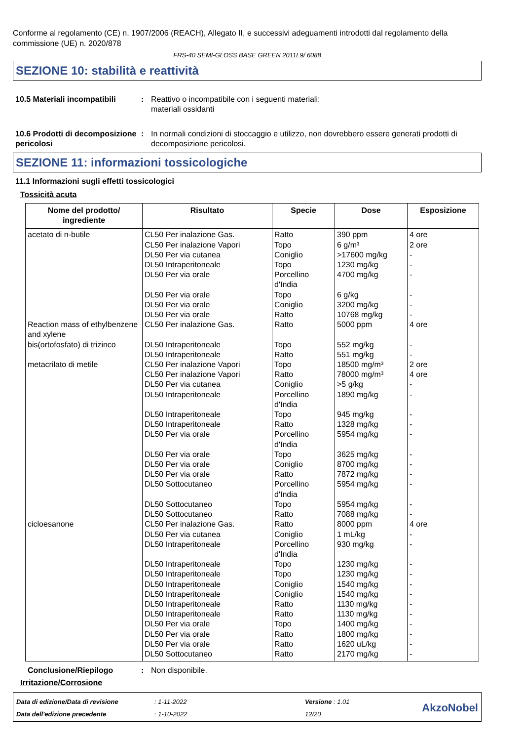Conforme al regolamento (CE) n. 1907/2006 (REACH), Allegato II, e successivi adeguamenti introdotti dal regolamento della commissione (UE) n. 2020/878
FRS-40 SEMI-GLOSS BASE GREEN 2011L9/ 6088
SEZIONE 10: stabilità e reattività
10.5 Materiali incompatibili
: Reattivo o incompatibile con i seguenti materiali:
materiali ossidanti
10.6 Prodotti di decomposizione pericolosi
: In normali condizioni di stoccaggio e utilizzo, non dovrebbero essere generati prodotti di decomposizione pericolosi.
SEZIONE 11: informazioni tossicologiche
11.1 Informazioni sugli effetti tossicologici
Tossicità acuta
| Nome del prodotto/ ingrediente | Risultato | Specie | Dose | Esposizione |
| --- | --- | --- | --- | --- |
| acetato di n-butile Reaction mass of ethylbenzene and xylene bis(ortofosfato) di trizinco metacrilato di metile cicloesanone | CL50 Per inalazione Gas. CL50 Per inalazione Vapori DL50 Per via cutanea DL50 Intraperitoneale DL50 Per via orale DL50 Per via orale DL50 Per via orale DL50 Per via orale CL50 Per inalazione Gas. DL50 Intraperitoneale DL50 Intraperitoneale CL50 Per inalazione Vapori CL50 Per inalazione Vapori DL50 Per via cutanea DL50 Intraperitoneale DL50 Intraperitoneale DL50 Intraperitoneale DL50 Per via orale DL50 Per via orale DL50 Per via orale DL50 Per via orale DL50 Sottocutaneo DL50 Sottocutaneo DL50 Sottocutaneo CL50 Per inalazione Gas. DL50 Per via cutanea DL50 Intraperitoneale DL50 Intraperitoneale DL50 Intraperitoneale DL50 Intraperitoneale DL50 Intraperitoneale DL50 Intraperitoneale DL50 Intraperitoneale DL50 Per via orale DL50 Per via orale DL50 Per via orale DL50 Sottocutaneo | Ratto Topo Coniglio Topo Porcellino d'India Topo Coniglio Ratto Ratto Topo Ratto Topo Ratto Coniglio Porcellino d'India Topo Ratto Porcellino d'India Topo Coniglio Ratto Porcellino d'India Topo Ratto Ratto Coniglio Porcellino d'India Topo Topo Coniglio Coniglio Ratto Ratto Topo Ratto Ratto Ratto | 390 ppm 6 g/m³ >17600 mg/kg 1230 mg/kg 4700 mg/kg 6 g/kg 3200 mg/kg 10768 mg/kg 5000 ppm 552 mg/kg 551 mg/kg 18500 mg/m³ 78000 mg/m³ >5 g/kg 1890 mg/kg 945 mg/kg 1328 mg/kg 5954 mg/kg 3625 mg/kg 8700 mg/kg 7872 mg/kg 5954 mg/kg 5954 mg/kg 7088 mg/kg 8000 ppm 1 mL/kg 930 mg/kg 1230 mg/kg 1230 mg/kg 1540 mg/kg 1540 mg/kg 1130 mg/kg 1130 mg/kg 1400 mg/kg 1800 mg/kg 1620 uL/kg 2170 mg/kg | 4 ore 2 ore - - - - - - 4 ore - - 2 ore 4 ore - - - - - - - - - - - 4 ore - - - - - - - - - - - - |
Conclusione/Riepilogo : Non disponibile.
Irritazione/Corrosione
Data di edizione/Data di revisione
Data dell'edizione precedente
: 1-11-2022
: 1-10-2022
Versione : 1.01
12/20
AkzoNobel